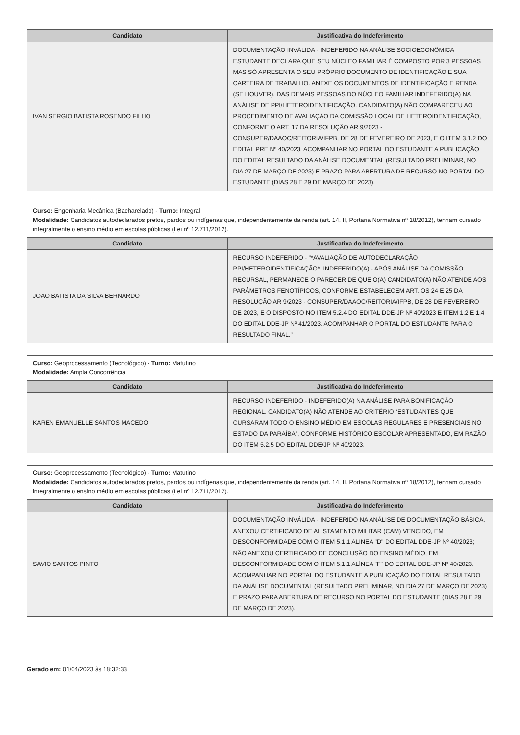| Candidato | Justificativa do Indeferimento |
| --- | --- |
| IVAN SERGIO BATISTA ROSENDO FILHO | DOCUMENTAÇÃO INVÁLIDA - INDEFERIDO NA ANÁLISE SOCIOECONÔMICA ESTUDANTE DECLARA QUE SEU NÚCLEO FAMILIAR É COMPOSTO POR 3 PESSOAS MAS SÓ APRESENTA O SEU PRÓPRIO DOCUMENTO DE IDENTIFICAÇÃO E SUA CARTEIRA DE TRABALHO. ANEXE OS DOCUMENTOS DE IDENTIFICAÇÃO E RENDA (SE HOUVER), DAS DEMAIS PESSOAS DO NÚCLEO FAMILIAR INDEFERIDO(A) NA ANÁLISE DE PPI/HETEROIDENTIFICAÇÃO. CANDIDATO(A) NÃO COMPARECEU AO PROCEDIMENTO DE AVALIAÇÃO DA COMISSÃO LOCAL DE HETEROIDENTIFICAÇÃO, CONFORME O ART. 17 DA RESOLUÇÃO AR 9/2023 - CONSUPER/DAAOC/REITORIA/IFPB, DE 28 DE FEVEREIRO DE 2023, E O ITEM 3.1.2 DO EDITAL PRE Nº 40/2023. ACOMPANHAR NO PORTAL DO ESTUDANTE A PUBLICAÇÃO DO EDITAL RESULTADO DA ANÁLISE DOCUMENTAL (RESULTADO PRELIMINAR, NO DIA 27 DE MARÇO DE 2023) E PRAZO PARA ABERTURA DE RECURSO NO PORTAL DO ESTUDANTE (DIAS 28 E 29 DE MARÇO DE 2023). |
Curso: Engenharia Mecânica (Bacharelado) - Turno: Integral
Modalidade: Candidatos autodeclarados pretos, pardos ou indígenas que, independentemente da renda (art. 14, II, Portaria Normativa nº 18/2012), tenham cursado integralmente o ensino médio em escolas públicas (Lei nº 12.711/2012).
| Candidato | Justificativa do Indeferimento |
| --- | --- |
| JOAO BATISTA DA SILVA BERNARDO | RECURSO INDEFERIDO - "*AVALIAÇÃO DE AUTODECLARAÇÃO PPI/HETEROIDENTIFICAÇÃO*. INDEFERIDO(A) - APÓS ANÁLISE DA COMISSÃO RECURSAL, PERMANECE O PARECER DE QUE O(A) CANDIDATO(A) NÃO ATENDE AOS PARÂMETROS FENOTÍPICOS, CONFORME ESTABELECEM ART. OS 24 E 25 DA RESOLUÇÃO AR 9/2023 - CONSUPER/DAAOC/REITORIA/IFPB, DE 28 DE FEVEREIRO DE 2023, E O DISPOSTO NO ITEM 5.2.4 DO EDITAL DDE-JP Nº 40/2023 E ITEM 1.2 E 1.4 DO EDITAL DDE-JP Nº 41/2023. ACOMPANHAR O PORTAL DO ESTUDANTE PARA O RESULTADO FINAL." |
Curso: Geoprocessamento (Tecnológico) - Turno: Matutino
Modalidade: Ampla Concorrência
| Candidato | Justificativa do Indeferimento |
| --- | --- |
| KAREN EMANUELLE SANTOS MACEDO | RECURSO INDEFERIDO - INDEFERIDO(A) NA ANÁLISE PARA BONIFICAÇÃO REGIONAL. CANDIDATO(A) NÃO ATENDE AO CRITÉRIO “ESTUDANTES QUE CURSARAM TODO O ENSINO MÉDIO EM ESCOLAS REGULARES E PRESENCIAIS NO ESTADO DA PARAÍBA”, CONFORME HISTÓRICO ESCOLAR APRESENTADO, EM RAZÃO DO ITEM 5.2.5 DO EDITAL DDE/JP Nº 40/2023. |
Curso: Geoprocessamento (Tecnológico) - Turno: Matutino
Modalidade: Candidatos autodeclarados pretos, pardos ou indígenas que, independentemente da renda (art. 14, II, Portaria Normativa nº 18/2012), tenham cursado integralmente o ensino médio em escolas públicas (Lei nº 12.711/2012).
| Candidato | Justificativa do Indeferimento |
| --- | --- |
| SAVIO SANTOS PINTO | DOCUMENTAÇÃO INVÁLIDA - INDEFERIDO NA ANÁLISE DE DOCUMENTAÇÃO BÁSICA. ANEXOU CERTIFICADO DE ALISTAMENTO MILITAR (CAM) VENCIDO, EM DESCONFORMIDADE COM O ITEM 5.1.1 ALÍNEA "D" DO EDITAL DDE-JP Nº 40/2023; NÃO ANEXOU CERTIFICADO DE CONCLUSÃO DO ENSINO MÉDIO, EM DESCONFORMIDADE COM O ITEM 5.1.1 ALÍNEA "F" DO EDITAL DDE-JP Nº 40/2023. ACOMPANHAR NO PORTAL DO ESTUDANTE A PUBLICAÇÃO DO EDITAL RESULTADO DA ANÁLISE DOCUMENTAL (RESULTADO PRELIMINAR, NO DIA 27 DE MARÇO DE 2023) E PRAZO PARA ABERTURA DE RECURSO NO PORTAL DO ESTUDANTE (DIAS 28 E 29 DE MARÇO DE 2023). |
Gerado em: 01/04/2023 às 18:32:33